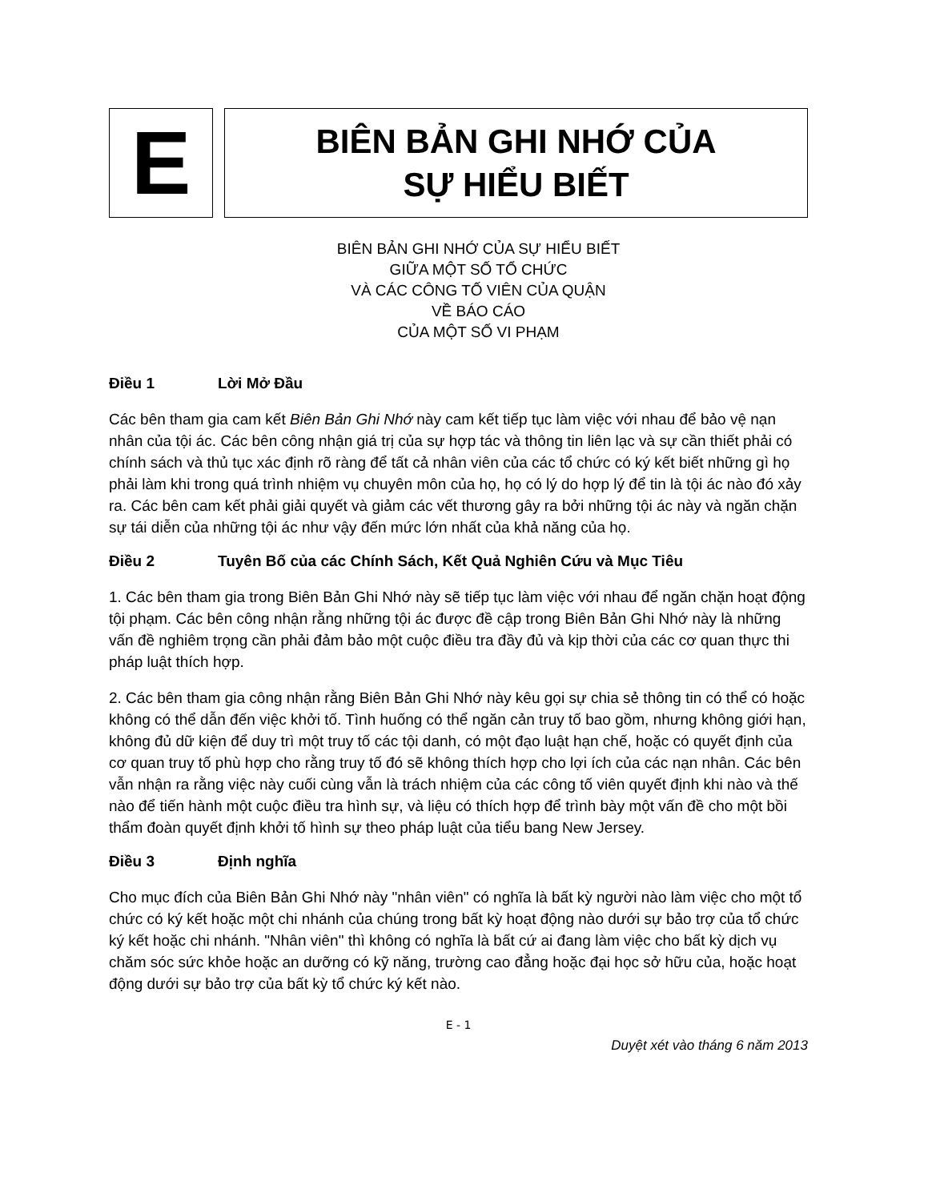E
BIÊN BẢN GHI NHỚ CỦA
SỰ HIỂU BIẾT
BIÊN BẢN GHI NHỚ CỦA SỰ HIỂU BIẾT
GIỮA MỘT SỐ TỔ CHỨC
VÀ CÁC CÔNG TỐ VIÊN CỦA QUẬN
VỀ BÁO CÁO
CỦA MỘT SỐ VI PHẠM
Điều 1 Lời Mở Đầu
Các bên tham gia cam kết Biên Bản Ghi Nhớ này cam kết tiếp tục làm việc với nhau để bảo vệ nạn nhân của tội ác. Các bên công nhận giá trị của sự hợp tác và thông tin liên lạc và sự cần thiết phải có chính sách và thủ tục xác định rõ ràng để tất cả nhân viên của các tổ chức có ký kết biết những gì họ phải làm khi trong quá trình nhiệm vụ chuyên môn của họ, họ có lý do hợp lý để tin là tội ác nào đó xảy ra. Các bên cam kết phải giải quyết và giảm các vết thương gây ra bởi những tội ác này và ngăn chặn sự tái diễn của những tội ác như vậy đến mức lớn nhất của khả năng của họ.
Điều 2 Tuyên Bố của các Chính Sách, Kết Quả Nghiên Cứu và Mục Tiêu
1. Các bên tham gia trong Biên Bản Ghi Nhớ này sẽ tiếp tục làm việc với nhau để ngăn chặn hoạt động tội phạm. Các bên công nhận rằng những tội ác được đề cập trong Biên Bản Ghi Nhớ này là những vấn đề nghiêm trọng cần phải đảm bảo một cuộc điều tra đầy đủ và kịp thời của các cơ quan thực thi pháp luật thích hợp.
2. Các bên tham gia công nhận rằng Biên Bản Ghi Nhớ này kêu gọi sự chia sẻ thông tin có thể có hoặc không có thể dẫn đến việc khởi tố. Tình huống có thể ngăn cản truy tố bao gồm, nhưng không giới hạn, không đủ dữ kiện để duy trì một truy tố các tội danh, có một đạo luật hạn chế, hoặc có quyết định của cơ quan truy tố phù hợp cho rằng truy tố đó sẽ không thích hợp cho lợi ích của các nạn nhân. Các bên vẫn nhận ra rằng việc này cuối cùng vẫn là trách nhiệm của các công tố viên quyết định khi nào và thế nào để tiến hành một cuộc điều tra hình sự, và liệu có thích hợp để trình bày một vấn đề cho một bồi thẩm đoàn quyết định khởi tố hình sự theo pháp luật của tiểu bang New Jersey.
Điều 3 Định nghĩa
Cho mục đích của Biên Bản Ghi Nhớ này "nhân viên" có nghĩa là bất kỳ người nào làm việc cho một tổ chức có ký kết hoặc một chi nhánh của chúng trong bất kỳ hoạt động nào dưới sự bảo trợ của tổ chức ký kết hoặc chi nhánh. "Nhân viên" thì không có nghĩa là bất cứ ai đang làm việc cho bất kỳ dịch vụ chăm sóc sức khỏe hoặc an dưỡng có kỹ năng, trường cao đẳng hoặc đại học sở hữu của, hoặc hoạt động dưới sự bảo trợ của bất kỳ tổ chức ký kết nào.
E - 1
Duyệt xét vào tháng 6 năm 2013